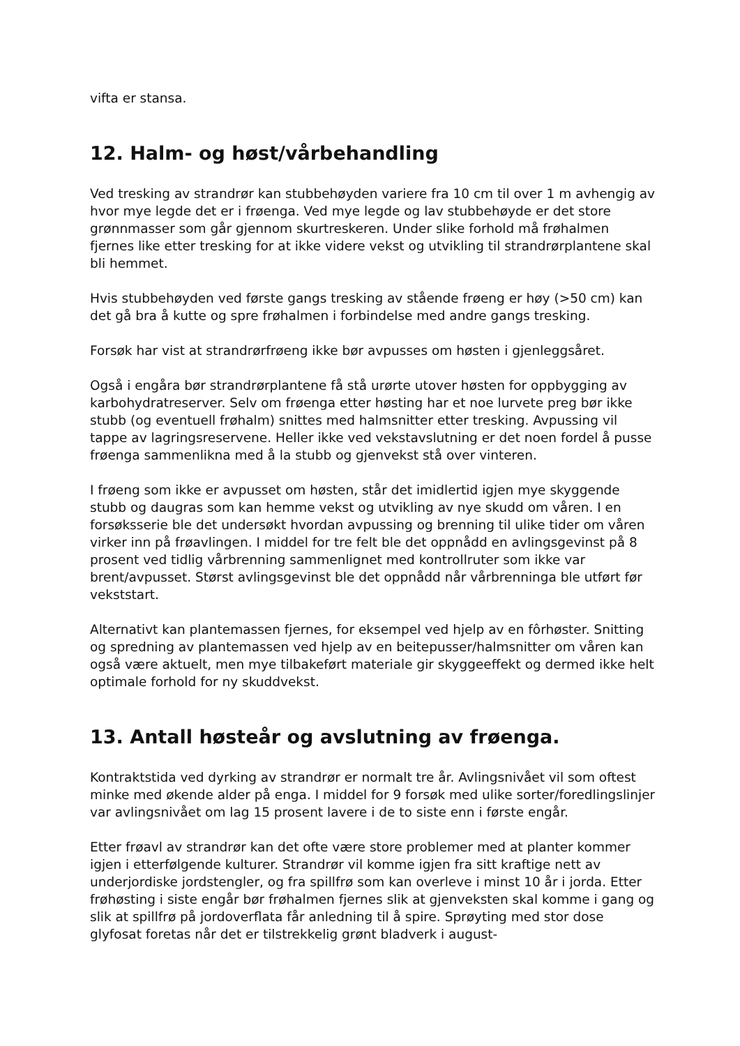vifta er stansa.
12. Halm- og høst/vårbehandling
Ved tresking av strandrør kan stubbehøyden variere fra 10 cm til over 1 m avhengig av hvor mye legde det er i frøenga. Ved mye legde og lav stubbehøyde er det store grønnmasser som går gjennom skurtreskeren. Under slike forhold må frøhalmen fjernes like etter tresking for at ikke videre vekst og utvikling til strandrørplantene skal bli hemmet.
Hvis stubbehøyden ved første gangs tresking av stående frøeng er høy (>50 cm) kan det gå bra å kutte og spre frøhalmen i forbindelse med andre gangs tresking.
Forsøk har vist at strandrørfrøeng ikke bør avpusses om høsten i gjenleggsåret.
Også i engåra bør strandrørplantene få stå urørte utover høsten for oppbygging av karbohydratreserver. Selv om frøenga etter høsting har et noe lurvete preg bør ikke stubb (og eventuell frøhalm) snittes med halmsnitter etter tresking. Avpussing vil tappe av lagringsreservene. Heller ikke ved vekstavslutning er det noen fordel å pusse frøenga sammenlikna med å la stubb og gjenvekst stå over vinteren.
I frøeng som ikke er avpusset om høsten, står det imidlertid igjen mye skyggende stubb og daugras som kan hemme vekst og utvikling av nye skudd om våren. I en forsøksserie ble det undersøkt hvordan avpussing og brenning til ulike tider om våren virker inn på frøavlingen. I middel for tre felt ble det oppnådd en avlingsgevinst på 8 prosent ved tidlig vårbrenning sammenlignet med kontrollruter som ikke var brent/avpusset. Størst avlingsgevinst ble det oppnådd når vårbrenninga ble utført før vekststart.
Alternativt kan plantemassen fjernes, for eksempel ved hjelp av en fôrhøster. Snitting og spredning av plantemassen ved hjelp av en beitepusser/halmsnitter om våren kan også være aktuelt, men mye tilbakeført materiale gir skyggeeffekt og dermed ikke helt optimale forhold for ny skuddvekst.
13. Antall høsteår og avslutning av frøenga.
Kontraktstida ved dyrking av strandrør er normalt tre år. Avlingsnivået vil som oftest minke med økende alder på enga. I middel for 9 forsøk med ulike sorter/foredlingslinjer var avlingsnivået om lag 15 prosent lavere i de to siste enn i første engår.
Etter frøavl av strandrør kan det ofte være store problemer med at planter kommer igjen i etterfølgende kulturer. Strandrør vil komme igjen fra sitt kraftige nett av underjordiske jordstengler, og fra spillfrø som kan overleve i minst 10 år i jorda. Etter frøhøsting i siste engår bør frøhalmen fjernes slik at gjenveksten skal komme i gang og slik at spillfrø på jordoverflata får anledning til å spire. Sprøyting med stor dose glyfosat foretas når det er tilstrekkelig grønt bladverk i august-